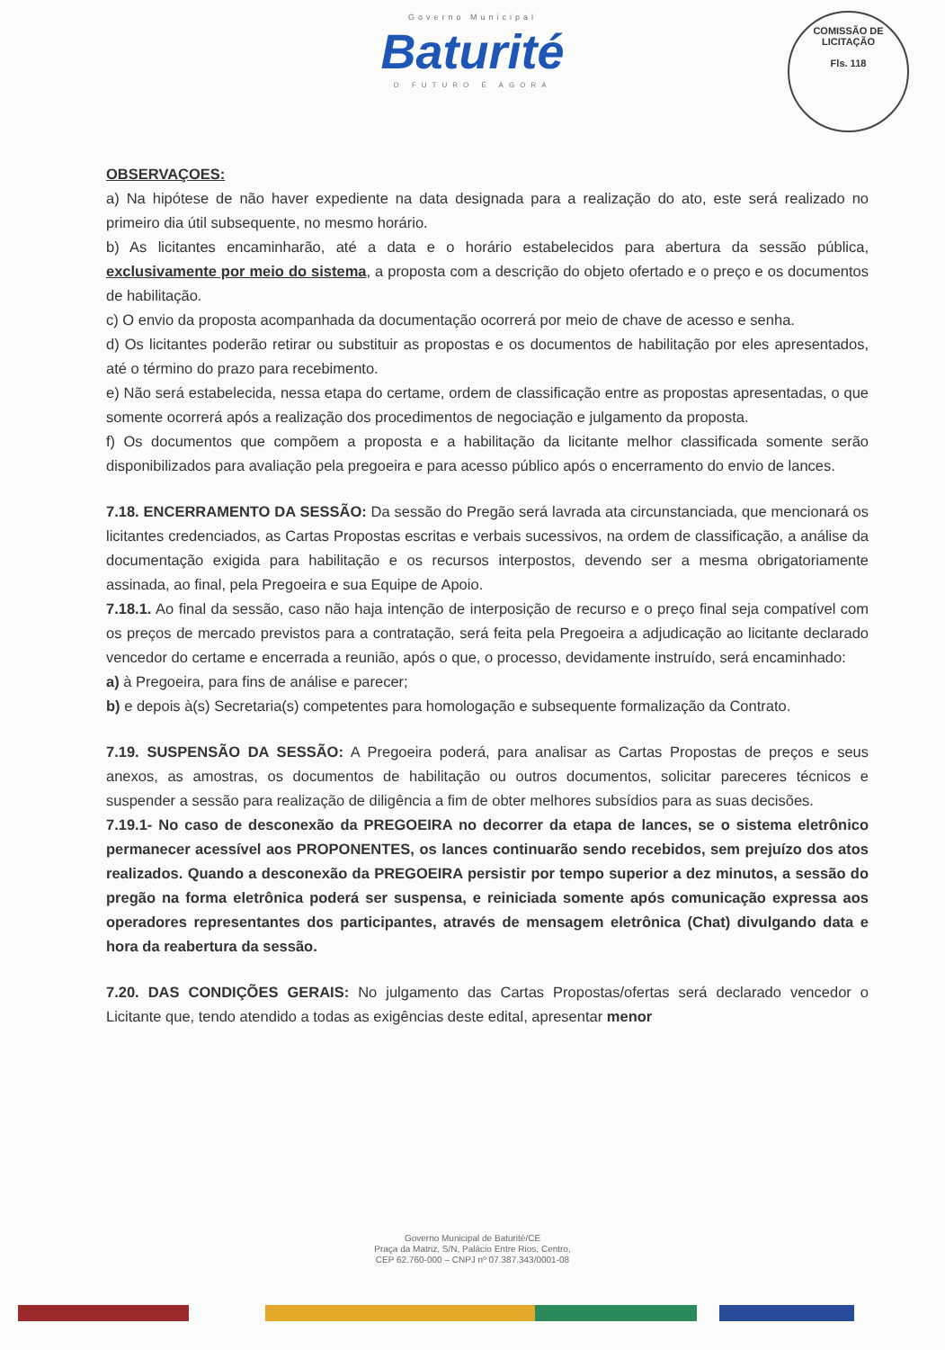COMISSÃO DE LICITAÇÃO
Fls. 118
Governo Municipal
Baturité
O FUTURO É AGORA
OBSERVAÇOES:
a) Na hipótese de não haver expediente na data designada para a realização do ato, este será realizado no primeiro dia útil subsequente, no mesmo horário.
b) As licitantes encaminharão, até a data e o horário estabelecidos para abertura da sessão pública, exclusivamente por meio do sistema, a proposta com a descrição do objeto ofertado e o preço e os documentos de habilitação.
c) O envio da proposta acompanhada da documentação ocorrerá por meio de chave de acesso e senha.
d) Os licitantes poderão retirar ou substituir as propostas e os documentos de habilitação por eles apresentados, até o término do prazo para recebimento.
e) Não será estabelecida, nessa etapa do certame, ordem de classificação entre as propostas apresentadas, o que somente ocorrerá após a realização dos procedimentos de negociação e julgamento da proposta.
f) Os documentos que compõem a proposta e a habilitação da licitante melhor classificada somente serão disponibilizados para avaliação pela pregoeira e para acesso público após o encerramento do envio de lances.
7.18. ENCERRAMENTO DA SESSÃO: Da sessão do Pregão será lavrada ata circunstanciada, que mencionará os licitantes credenciados, as Cartas Propostas escritas e verbais sucessivos, na ordem de classificação, a análise da documentação exigida para habilitação e os recursos interpostos, devendo ser a mesma obrigatoriamente assinada, ao final, pela Pregoeira e sua Equipe de Apoio.
7.18.1. Ao final da sessão, caso não haja intenção de interposição de recurso e o preço final seja compatível com os preços de mercado previstos para a contratação, será feita pela Pregoeira a adjudicação ao licitante declarado vencedor do certame e encerrada a reunião, após o que, o processo, devidamente instruído, será encaminhado:
a) à Pregoeira, para fins de análise e parecer;
b) e depois à(s) Secretaria(s) competentes para homologação e subsequente formalização da Contrato.
7.19. SUSPENSÃO DA SESSÃO: A Pregoeira poderá, para analisar as Cartas Propostas de preços e seus anexos, as amostras, os documentos de habilitação ou outros documentos, solicitar pareceres técnicos e suspender a sessão para realização de diligência a fim de obter melhores subsídios para as suas decisões.
7.19.1- No caso de desconexão da PREGOEIRA no decorrer da etapa de lances, se o sistema eletrônico permanecer acessível aos PROPONENTES, os lances continuarão sendo recebidos, sem prejuízo dos atos realizados. Quando a desconexão da PREGOEIRA persistir por tempo superior a dez minutos, a sessão do pregão na forma eletrônica poderá ser suspensa, e reiniciada somente após comunicação expressa aos operadores representantes dos participantes, através de mensagem eletrônica (Chat) divulgando data e hora da reabertura da sessão.
7.20. DAS CONDIÇÕES GERAIS: No julgamento das Cartas Propostas/ofertas será declarado vencedor o Licitante que, tendo atendido a todas as exigências deste edital, apresentar menor
Governo Municipal de Baturité/CE
Praça da Matriz, S/N, Palácio Entre Rios, Centro,
CEP 62.760-000 – CNPJ nº 07.387.343/0001-08